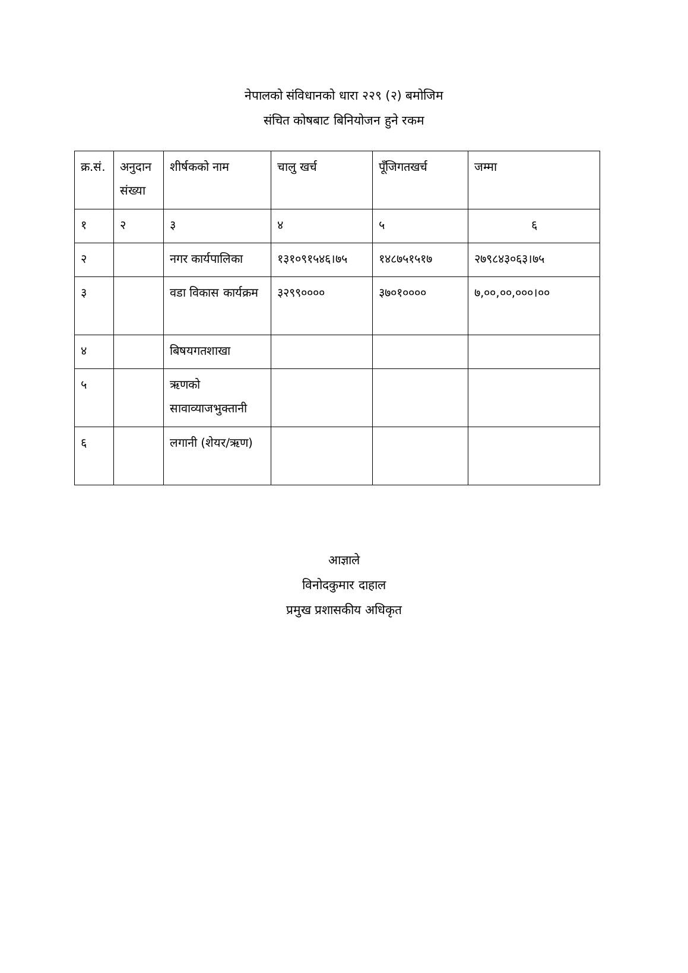नेपालको संविधानको धारा २२९ (२) बमोजिम
संचित कोषबाट बिनियोजन हुने रकम
| क्र.सं. | अनुदान संख्या | शीर्षकको नाम | चालु खर्च | पूँजिगतखर्च | जम्मा |
| --- | --- | --- | --- | --- | --- |
| १ | २ | ३ | ४ | ५ | ६ |
| २ | | नगर कार्यपालिका | १३१०९१५४६।७५ | १४८७५१५१७ | २७९८४३०६३।७५ |
| ३ | | वडा विकास कार्यक्रम | ३२९९०००० | ३७०१०००० | ७,००,००,०००।०० |
| ४ | | बिषयगतशाखा | | | |
| ५ | | ऋणको सावाव्याजभुक्तानी | | | |
| ६ | | लगानी (शेयर/ऋण) | | | |
आज्ञाले
विनोदकुमार दाहाल
प्रमुख प्रशासकीय अधिकृत